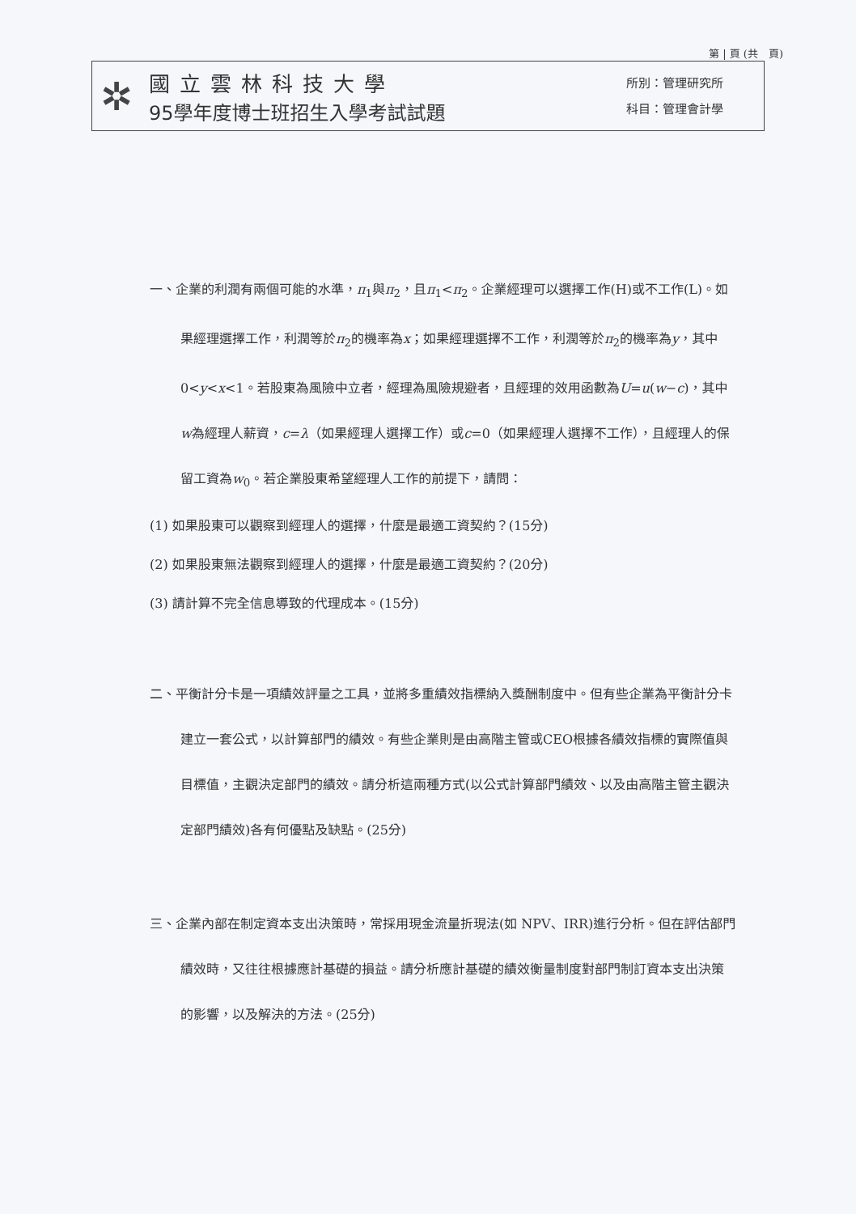第 | 頁 (共　頁)
✲
國立雲林科技大學
95學年度博士班招生入學考試試題
所別：管理研究所
科目：管理會計學
一、企業的利潤有兩個可能的水準，π<sub>1</sub>與π<sub>2</sub>，且π<sub>1</sub><π<sub>2</sub>。企業經理可以選擇工作(H)或不工作(L)。如果經理選擇工作，利潤等於π<sub>2</sub>的機率為x；如果經理選擇不工作，利潤等於π<sub>2</sub>的機率為y，其中0<y<x<1。若股東為風險中立者，經理為風險規避者，且經理的效用函數為U=u(w−c)，其中w為經理人薪資，c=λ（如果經理人選擇工作）或c=0（如果經理人選擇不工作），且經理人的保留工資為w<sub>0</sub>。若企業股東希望經理人工作的前提下，請問：
(1) 如果股東可以觀察到經理人的選擇，什麼是最適工資契約？(15分)
(2) 如果股東無法觀察到經理人的選擇，什麼是最適工資契約？(20分)
(3) 請計算不完全信息導致的代理成本。(15分)
二、平衡計分卡是一項績效評量之工具，並將多重績效指標納入獎酬制度中。但有些企業為平衡計分卡建立一套公式，以計算部門的績效。有些企業則是由高階主管或CEO根據各績效指標的實際值與目標值，主觀決定部門的績效。請分析這兩種方式(以公式計算部門績效、以及由高階主管主觀決定部門績效)各有何優點及缺點。(25分)
三、企業內部在制定資本支出決策時，常採用現金流量折現法(如 NPV、IRR)進行分析。但在評估部門績效時，又往往根據應計基礎的損益。請分析應計基礎的績效衡量制度對部門制訂資本支出決策的影響，以及解決的方法。(25分)